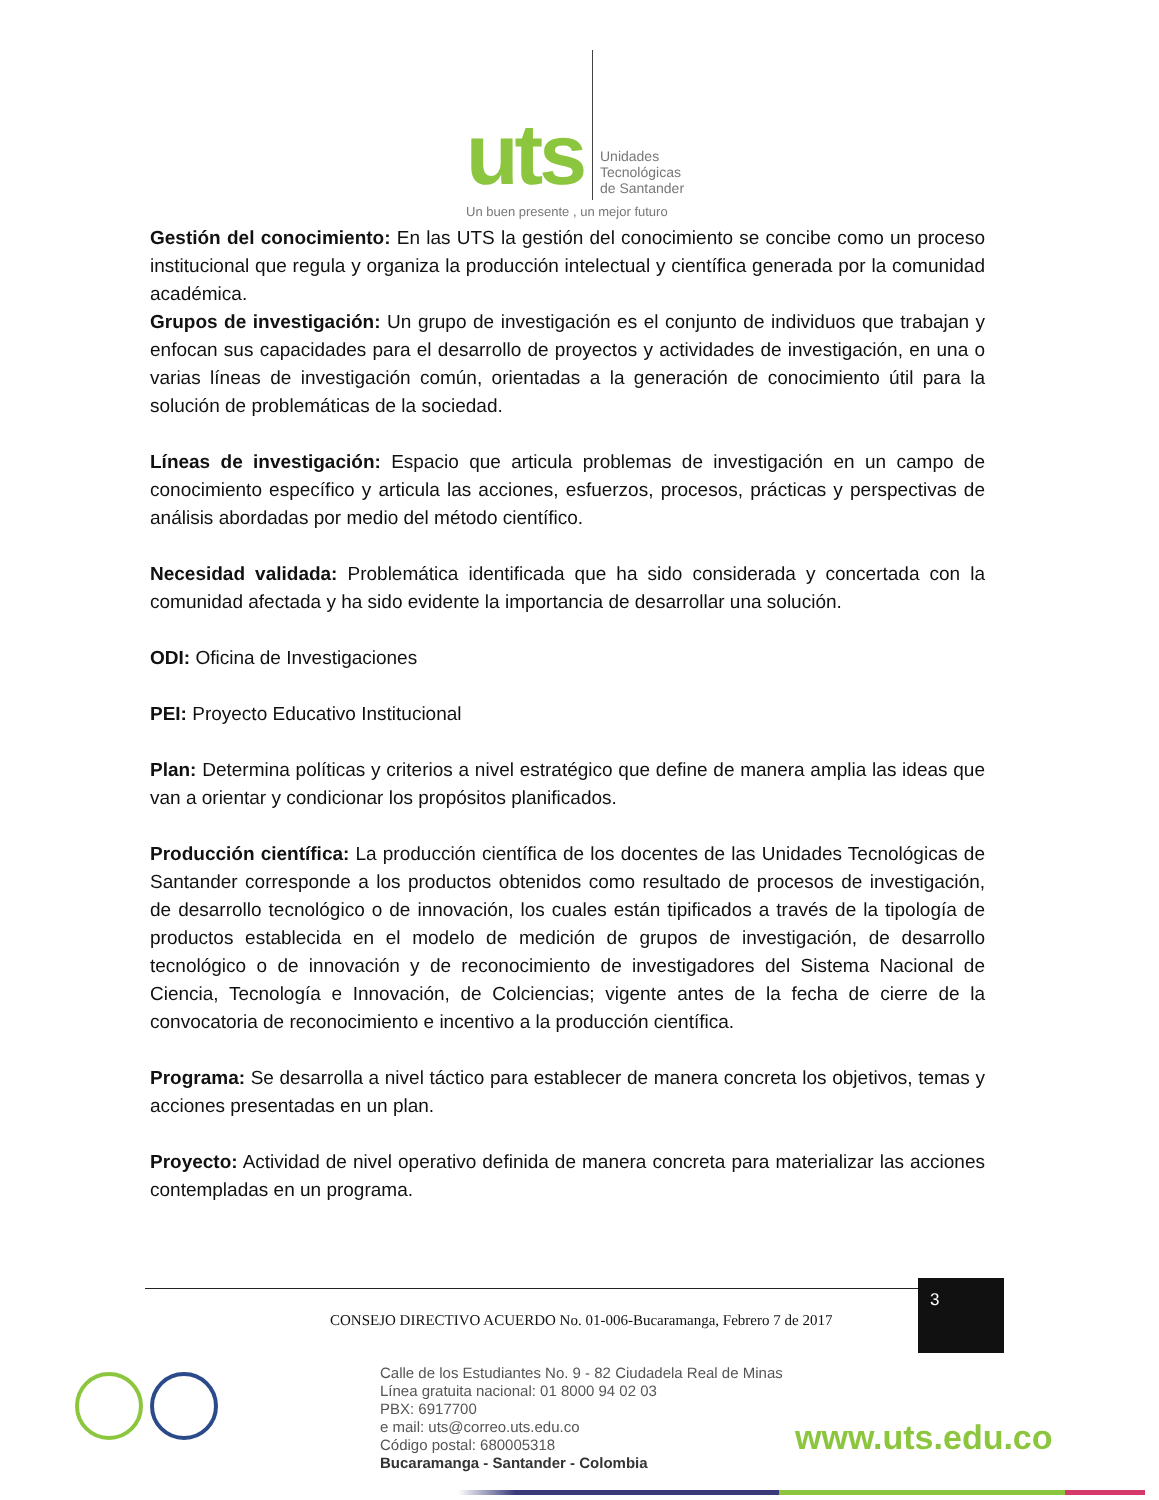uts
Unidades
Tecnológicas
de Santander
Un buen presente , un mejor futuro
Gestión del conocimiento: En las UTS la gestión del conocimiento se concibe como un proceso institucional que regula y organiza la producción intelectual y científica generada por la comunidad académica.
Grupos de investigación: Un grupo de investigación es el conjunto de individuos que trabajan y enfocan sus capacidades para el desarrollo de proyectos y actividades de investigación, en una o varias líneas de investigación común, orientadas a la generación de conocimiento útil para la solución de problemáticas de la sociedad.
Líneas de investigación: Espacio que articula problemas de investigación en un campo de conocimiento específico y articula las acciones, esfuerzos, procesos, prácticas y perspectivas de análisis abordadas por medio del método científico.
Necesidad validada: Problemática identificada que ha sido considerada y concertada con la comunidad afectada y ha sido evidente la importancia de desarrollar una solución.
ODI: Oficina de Investigaciones
PEI: Proyecto Educativo Institucional
Plan: Determina políticas y criterios a nivel estratégico que define de manera amplia las ideas que van a orientar y condicionar los propósitos planificados.
Producción científica: La producción científica de los docentes de las Unidades Tecnológicas de Santander corresponde a los productos obtenidos como resultado de procesos de investigación, de desarrollo tecnológico o de innovación, los cuales están tipificados a través de la tipología de productos establecida en el modelo de medición de grupos de investigación, de desarrollo tecnológico o de innovación y de reconocimiento de investigadores del Sistema Nacional de Ciencia, Tecnología e Innovación, de Colciencias; vigente antes de la fecha de cierre de la convocatoria de reconocimiento e incentivo a la producción científica.
Programa: Se desarrolla a nivel táctico para establecer de manera concreta los objetivos, temas y acciones presentadas en un plan.
Proyecto: Actividad de nivel operativo definida de manera concreta para materializar las acciones contempladas en un programa.
CONSEJO DIRECTIVO ACUERDO No. 01-006-Bucaramanga, Febrero 7 de 2017
3
Calle de los Estudiantes No. 9 - 82 Ciudadela Real de Minas
Línea gratuita nacional: 01 8000 94 02 03
PBX: 6917700
e mail: uts@correo.uts.edu.co
Código postal: 680005318
Bucaramanga - Santander - Colombia
www.uts.edu.co